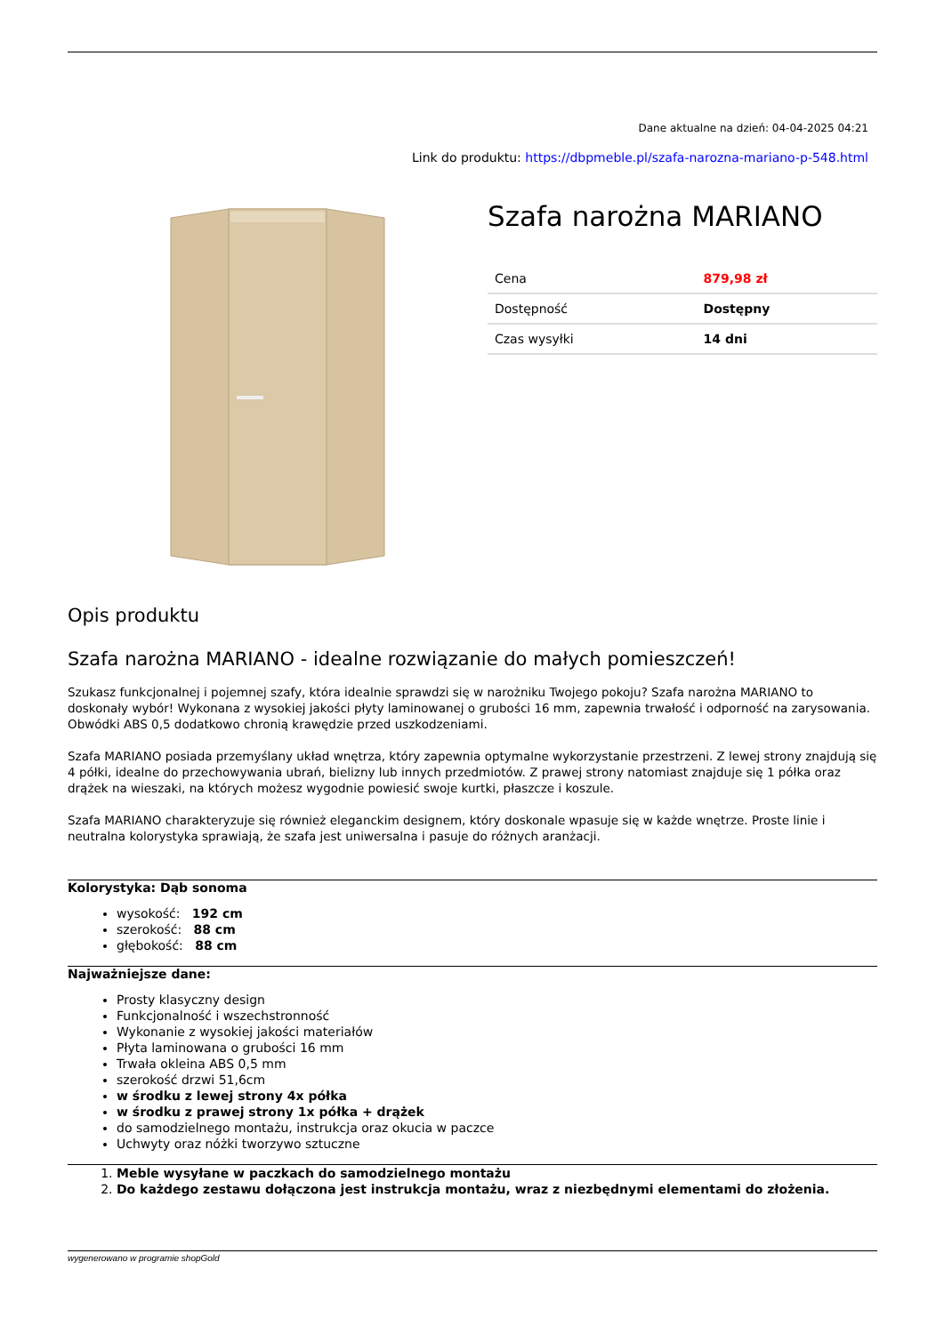Dane aktualne na dzień: 04-04-2025 04:21
Link do produktu: https://dbpmeble.pl/szafa-narozna-mariano-p-548.html
Szafa narożna MARIANO
| Cena | 879,98 zł |
| Dostępność | Dostępny |
| Czas wysyłki | 14 dni |
Opis produktu
Szafa narożna MARIANO - idealne rozwiązanie do małych pomieszczeń!
Szukasz funkcjonalnej i pojemnej szafy, która idealnie sprawdzi się w narożniku Twojego pokoju? Szafa narożna MARIANO to doskonały wybór! Wykonana z wysokiej jakości płyty laminowanej o grubości 16 mm, zapewnia trwałość i odporność na zarysowania. Obwódki ABS 0,5 dodatkowo chronią krawędzie przed uszkodzeniami.
Szafa MARIANO posiada przemyślany układ wnętrza, który zapewnia optymalne wykorzystanie przestrzeni. Z lewej strony znajdują się 4 półki, idealne do przechowywania ubrań, bielizny lub innych przedmiotów. Z prawej strony natomiast znajduje się 1 półka oraz drążek na wieszaki, na których możesz wygodnie powiesić swoje kurtki, płaszcze i koszule.
Szafa MARIANO charakteryzuje się również eleganckim designem, który doskonale wpasuje się w każde wnętrze. Proste linie i neutralna kolorystyka sprawiają, że szafa jest uniwersalna i pasuje do różnych aranżacji.
Kolorystyka: Dąb sonoma
wysokość: 192 cm
szerokość: 88 cm
głębokość: 88 cm
Najważniejsze dane:
Prosty klasyczny design
Funkcjonalność i wszechstronność
Wykonanie z wysokiej jakości materiałów
Płyta laminowana o grubości 16 mm
Trwała okleina ABS 0,5 mm
szerokość drzwi 51,6cm
w środku z lewej strony 4x półka
w środku z prawej strony 1x półka + drążek
do samodzielnego montażu, instrukcja oraz okucia w paczce
Uchwyty oraz nóżki tworzywo sztuczne
1. Meble wysyłane w paczkach do samodzielnego montażu
2. Do każdego zestawu dołączona jest instrukcja montażu, wraz z niezbędnymi elementami do złożenia.
wygenerowano w programie shopGold